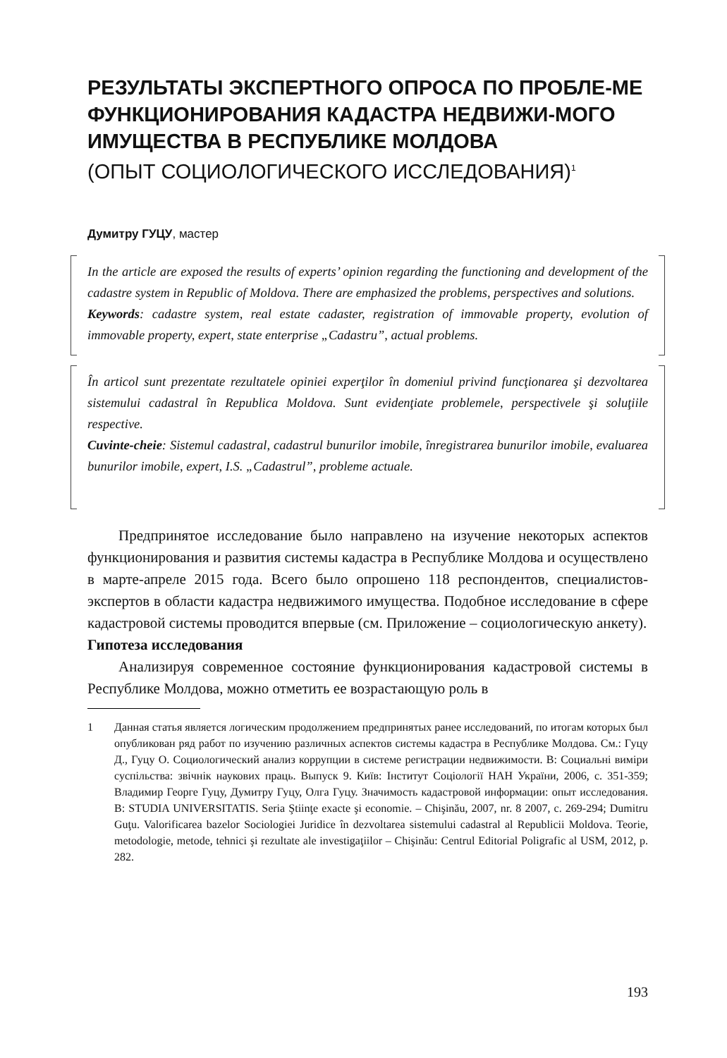РЕЗУЛЬТАТЫ ЭКСПЕРТНОГО ОПРОСА ПО ПРОБЛЕ-МЕ ФУНКЦИОНИРОВАНИЯ КАДАСТРА НЕДВИЖИ-МОГО ИМУЩЕСТВА В РЕСПУБЛИКЕ МОЛДОВА
(ОПЫТ СОЦИОЛОГИЧЕСКОГО ИССЛЕДОВАНИЯ)<sup>1</sup>
Думитру ГУЦУ, мастер
In the article are exposed the results of experts’ opinion regarding the functioning and development of the cadastre system in Republic of Moldova. There are emphasized the problems, perspectives and solutions.
Keywords: cadastre system, real estate cadaster, registration of immovable property, evolution of immovable property, expert, state enterprise „Cadastru”, actual problems.
În articol sunt prezentate rezultatele opiniei experţilor în domeniul privind funcţionarea şi dezvoltarea sistemului cadastral în Republica Moldova. Sunt evidenţiate problemele, perspectivele şi soluţiile respective.
Cuvinte-cheie: Sistemul cadastral, cadastrul bunurilor imobile, înregistrarea bunurilor imobile, evaluarea bunurilor imobile, expert, I.S. „Cadastrul”, probleme actuale.
Предпринятое исследование было направлено на изучение некоторых аспектов функционирования и развития системы кадастра в Республике Молдова и осуществлено в марте-апреле 2015 года. Всего было опрошено 118 респондентов, специалистов-экспертов в области кадастра недвижимого имущества. Подобное исследование в сфере кадастровой системы проводится впервые (см. Приложение – социологическую анкету).
Гипотеза исследования
Анализируя современное состояние функционирования кадастровой системы в Республике Молдова, можно отметить ее возрастающую роль в
1 Данная статья является логическим продолжением предпринятых ранее исследований, по итогам которых был опубликован ряд работ по изучению различных аспектов системы кадастра в Республике Молдова. См.: Гуцу Д., Гуцу О. Социологический анализ коррупции в системе регистрации недвижимости. В: Социальні виміри суспільства: звічнік наукових праць. Выпуск 9. Київ: Інститут Соціології НАН Украïни, 2006, с. 351-359; Владимир Георге Гуцу, Думитру Гуцу, Олга Гуцу. Значимость кадастровой информации: опыт исследования. В: STUDIA UNIVERSITATIS. Seria Ştiinţe exacte şi economie. – Chişinău, 2007, nr. 8 2007, c. 269-294; Dumitru Guţu. Valorificarea bazelor Sociologiei Juridice în dezvoltarea sistemului cadastral al Republicii Moldova. Teorie, metodologie, metode, tehnici şi rezultate ale investigaţiilor – Chişinău: Centrul Editorial Poligrafic al USM, 2012, p. 282.
193